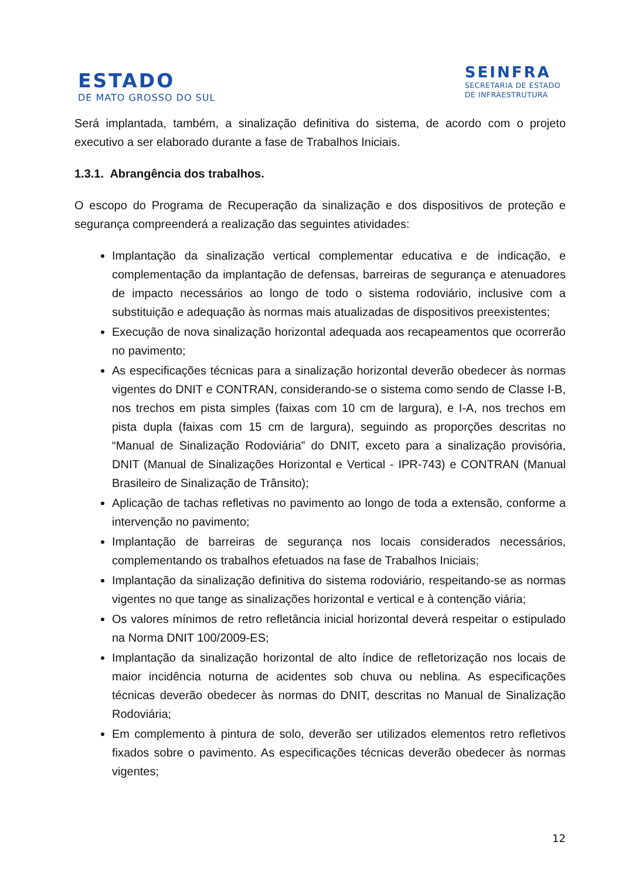ESTADO
DE MATO GROSSO DO SUL
SEINFRA
SECRETARIA DE ESTADO
DE INFRAESTRUTURA
Será implantada, também, a sinalização definitiva do sistema, de acordo com o projeto executivo a ser elaborado durante a fase de Trabalhos Iniciais.
1.3.1. Abrangência dos trabalhos.
O escopo do Programa de Recuperação da sinalização e dos dispositivos de proteção e segurança compreenderá a realização das seguintes atividades:
Implantação da sinalização vertical complementar educativa e de indicação, e complementação da implantação de defensas, barreiras de segurança e atenuadores de impacto necessários ao longo de todo o sistema rodoviário, inclusive com a substituição e adequação às normas mais atualizadas de dispositivos preexistentes;
Execução de nova sinalização horizontal adequada aos recapeamentos que ocorrerão no pavimento;
As especificações técnicas para a sinalização horizontal deverão obedecer às normas vigentes do DNIT e CONTRAN, considerando-se o sistema como sendo de Classe I-B, nos trechos em pista simples (faixas com 10 cm de largura), e I-A, nos trechos em pista dupla (faixas com 15 cm de largura), seguindo as proporções descritas no “Manual de Sinalização Rodoviária” do DNIT, exceto para a sinalização provisória, DNIT (Manual de Sinalizações Horizontal e Vertical - IPR-743) e CONTRAN (Manual Brasileiro de Sinalização de Trânsito);
Aplicação de tachas refletivas no pavimento ao longo de toda a extensão, conforme a intervenção no pavimento;
Implantação de barreiras de segurança nos locais considerados necessários, complementando os trabalhos efetuados na fase de Trabalhos Iniciais;
Implantação da sinalização definitiva do sistema rodoviário, respeitando-se as normas vigentes no que tange as sinalizações horizontal e vertical e à contenção viária;
Os valores mínimos de retro refletância inicial horizontal deverá respeitar o estipulado na Norma DNIT 100/2009-ES;
Implantação da sinalização horizontal de alto índice de refletorização nos locais de maior incidência noturna de acidentes sob chuva ou neblina. As especificações técnicas deverão obedecer às normas do DNIT, descritas no Manual de Sinalização Rodoviária;
Em complemento à pintura de solo, deverão ser utilizados elementos retro refletivos fixados sobre o pavimento. As especificações técnicas deverão obedecer às normas vigentes;
12